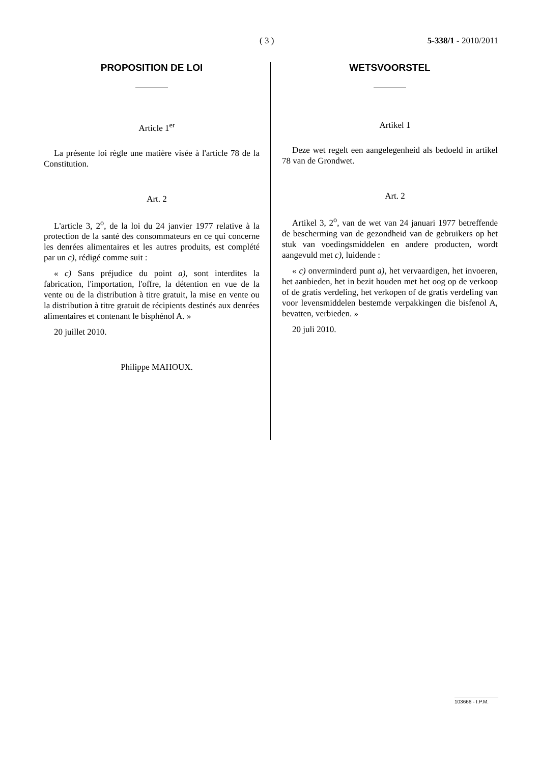( 3 ) 5-338/1 - 2010/2011
PROPOSITION DE LOI
Article 1<sup>er</sup>
La présente loi règle une matière visée à l'article 78 de la Constitution.
Art. 2
L'article 3, 2<sup>o</sup>, de la loi du 24 janvier 1977 relative à la protection de la santé des consommateurs en ce qui concerne les denrées alimentaires et les autres produits, est complété par un c), rédigé comme suit :
« c) Sans préjudice du point a), sont interdites la fabrication, l'importation, l'offre, la détention en vue de la vente ou de la distribution à titre gratuit, la mise en vente ou la distribution à titre gratuit de récipients destinés aux denrées alimentaires et contenant le bisphénol A. »
20 juillet 2010.
Philippe MAHOUX.
WETSVOORSTEL
Artikel 1
Deze wet regelt een aangelegenheid als bedoeld in artikel 78 van de Grondwet.
Art. 2
Artikel 3, 2<sup>o</sup>, van de wet van 24 januari 1977 betreffende de bescherming van de gezondheid van de gebruikers op het stuk van voedingsmiddelen en andere producten, wordt aangevuld met c), luidende :
« c) onverminderd punt a), het vervaardigen, het invoeren, het aanbieden, het in bezit houden met het oog op de verkoop of de gratis verdeling, het verkopen of de gratis verdeling van voor levensmiddelen bestemde verpakkingen die bisfenol A, bevatten, verbieden. »
20 juli 2010.
103666 - I.P.M.